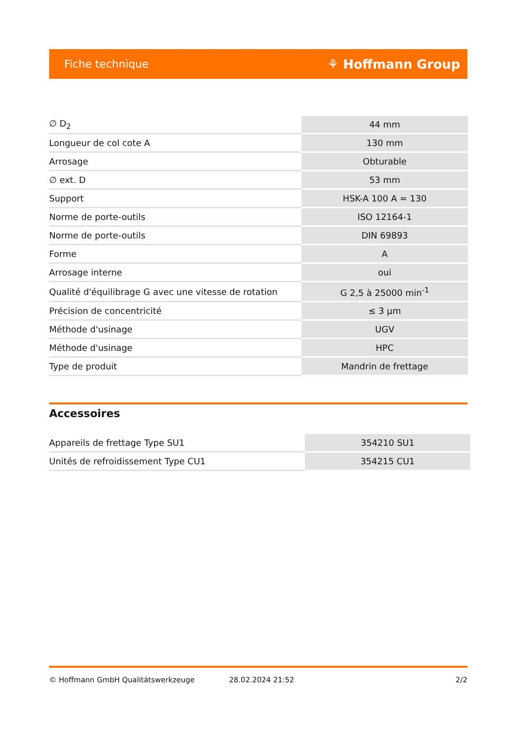Fiche technique ⚘ Hoffmann Group
| ∅ D<sub>2</sub> | 44 mm |
| Longueur de col cote A | 130 mm |
| Arrosage | Obturable |
| ∅ ext. D | 53 mm |
| Support | HSK-A 100 A = 130 |
| Norme de porte-outils | ISO 12164-1 |
| Norme de porte-outils | DIN 69893 |
| Forme | A |
| Arrosage interne | oui |
| Qualité d'équilibrage G avec une vitesse de rotation | G 2,5 à 25000 min<sup>-1</sup> |
| Précision de concentricité | ≤ 3 µm |
| Méthode d'usinage | UGV |
| Méthode d'usinage | HPC |
| Type de produit | Mandrin de frettage |
Accessoires
| Appareils de frettage Type SU1 | 354210 SU1 |
| Unités de refroidissement Type CU1 | 354215 CU1 |
© Hoffmann GmbH Qualitätswerkzeuge 28.02.2024 21:52 2/2